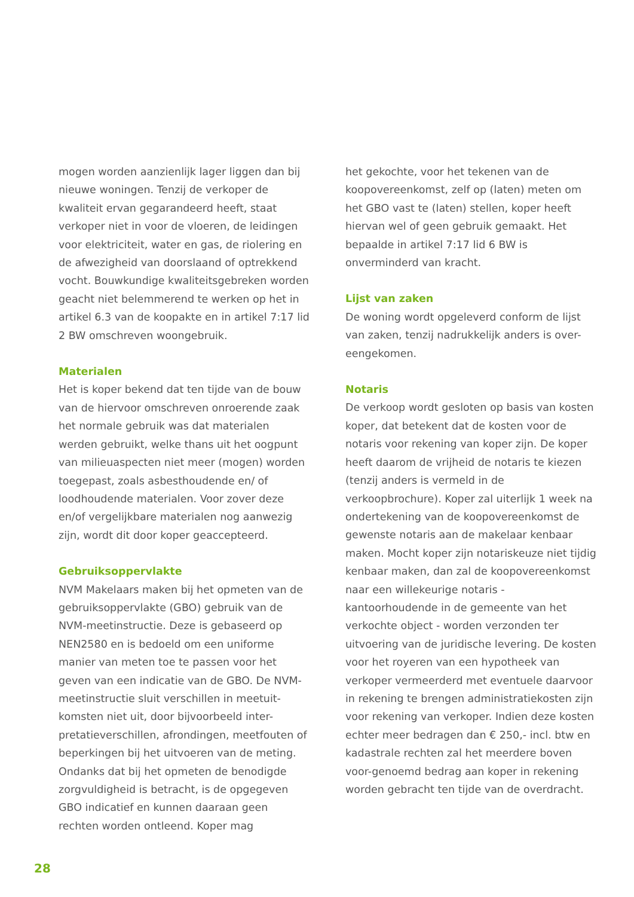mogen worden aanzienlijk lager liggen dan bij nieuwe woningen. Tenzij de verkoper de kwaliteit ervan gegarandeerd heeft, staat verkoper niet in voor de vloeren, de leidingen voor elektriciteit, water en gas, de riolering en de afwezigheid van doorslaand of optrekkend vocht. Bouwkundige kwaliteitsgebreken worden geacht niet belemmerend te werken op het in artikel 6.3 van de koopakte en in artikel 7:17 lid 2 BW omschreven woongebruik.
Materialen
Het is koper bekend dat ten tijde van de bouw van de hiervoor omschreven onroerende zaak het normale gebruik was dat materialen werden gebruikt, welke thans uit het oogpunt van milieuaspecten niet meer (mogen) worden toegepast, zoals asbesthoudende en/ of loodhoudende materialen. Voor zover deze en/of vergelijkbare materialen nog aanwezig zijn, wordt dit door koper geaccepteerd.
Gebruiksoppervlakte
NVM Makelaars maken bij het opmeten van de gebruiksoppervlakte (GBO) gebruik van de NVM-meetinstructie. Deze is gebaseerd op NEN2580 en is bedoeld om een uniforme manier van meten toe te passen voor het geven van een indicatie van de GBO. De NVM-meetinstructie sluit verschillen in meetuit-komsten niet uit, door bijvoorbeeld inter-pretatieverschillen, afrondingen, meetfouten of beperkingen bij het uitvoeren van de meting. Ondanks dat bij het opmeten de benodigde zorgvuldigheid is betracht, is de opgegeven GBO indicatief en kunnen daaraan geen rechten worden ontleend. Koper mag
het gekochte, voor het tekenen van de koopovereenkomst, zelf op (laten) meten om het GBO vast te (laten) stellen, koper heeft hiervan wel of geen gebruik gemaakt. Het bepaalde in artikel 7:17 lid 6 BW is onverminderd van kracht.
Lijst van zaken
De woning wordt opgeleverd conform de lijst van zaken, tenzij nadrukkelijk anders is over-eengekomen.
Notaris
De verkoop wordt gesloten op basis van kosten koper, dat betekent dat de kosten voor de notaris voor rekening van koper zijn. De koper heeft daarom de vrijheid de notaris te kiezen (tenzij anders is vermeld in de verkoopbrochure). Koper zal uiterlijk 1 week na ondertekening van de koopovereenkomst de gewenste notaris aan de makelaar kenbaar maken. Mocht koper zijn notariskeuze niet tijdig kenbaar maken, dan zal de koopovereenkomst naar een willekeurige notaris - kantoorhoudende in de gemeente van het verkochte object - worden verzonden ter uitvoering van de juridische levering. De kosten voor het royeren van een hypotheek van verkoper vermeerderd met eventuele daarvoor in rekening te brengen administratiekosten zijn voor rekening van verkoper. Indien deze kosten echter meer bedragen dan € 250,- incl. btw en kadastrale rechten zal het meerdere boven voor-genoemd bedrag aan koper in rekening worden gebracht ten tijde van de overdracht.
28